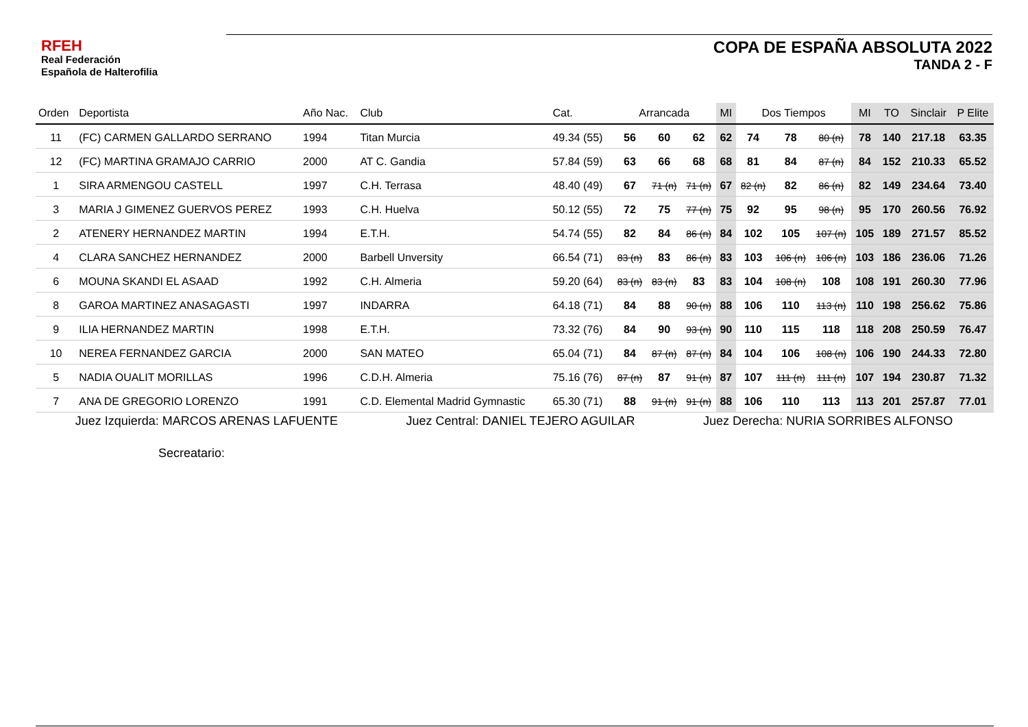RFEH
Real Federación
Española de Halterofilia
COPA DE ESPAÑA ABSOLUTA 2022
TANDA 2 - F
| Orden | Deportista | Año Nac. | Club | Cat. | Arrancada | | | MI | Dos Tiempos | | | MI | TO | Sinclair | P Elite |
| --- | --- | --- | --- | --- | --- | --- | --- | --- | --- | --- | --- | --- | --- | --- | --- |
| 11 | (FC) CARMEN GALLARDO SERRANO | 1994 | Titan Murcia | 49.34 (55) | 56 | 60 | 62 | 62 | 74 | 78 | 80 (n) | 78 | 140 | 217.18 | 63.35 |
| 12 | (FC) MARTINA GRAMAJO CARRIO | 2000 | AT C. Gandia | 57.84 (59) | 63 | 66 | 68 | 68 | 81 | 84 | 87 (n) | 84 | 152 | 210.33 | 65.52 |
| 1 | SIRA ARMENGOU CASTELL | 1997 | C.H. Terrasa | 48.40 (49) | 67 | 71 (n) | 71 (n) | 67 | 82 (n) | 82 | 86 (n) | 82 | 149 | 234.64 | 73.40 |
| 3 | MARIA J GIMENEZ GUERVOS PEREZ | 1993 | C.H. Huelva | 50.12 (55) | 72 | 75 | 77 (n) | 75 | 92 | 95 | 98 (n) | 95 | 170 | 260.56 | 76.92 |
| 2 | ATENERY HERNANDEZ MARTIN | 1994 | E.T.H. | 54.74 (55) | 82 | 84 | 86 (n) | 84 | 102 | 105 | 107 (n) | 105 | 189 | 271.57 | 85.52 |
| 4 | CLARA SANCHEZ HERNANDEZ | 2000 | Barbell Unversity | 66.54 (71) | 83 (n) | 83 | 86 (n) | 83 | 103 | 106 (n) | 106 (n) | 103 | 186 | 236.06 | 71.26 |
| 6 | MOUNA SKANDI EL ASAAD | 1992 | C.H. Almeria | 59.20 (64) | 83 (n) | 83 (n) | 83 | 83 | 104 | 108 (n) | 108 | 108 | 191 | 260.30 | 77.96 |
| 8 | GAROA MARTINEZ ANASAGASTI | 1997 | INDARRA | 64.18 (71) | 84 | 88 | 90 (n) | 88 | 106 | 110 | 113 (n) | 110 | 198 | 256.62 | 75.86 |
| 9 | ILIA HERNANDEZ MARTIN | 1998 | E.T.H. | 73.32 (76) | 84 | 90 | 93 (n) | 90 | 110 | 115 | 118 | 118 | 208 | 250.59 | 76.47 |
| 10 | NEREA FERNANDEZ GARCIA | 2000 | SAN MATEO | 65.04 (71) | 84 | 87 (n) | 87 (n) | 84 | 104 | 106 | 108 (n) | 106 | 190 | 244.33 | 72.80 |
| 5 | NADIA OUALIT MORILLAS | 1996 | C.D.H. Almeria | 75.16 (76) | 87 (n) | 87 | 91 (n) | 87 | 107 | 111 (n) | 111 (n) | 107 | 194 | 230.87 | 71.32 |
| 7 | ANA DE GREGORIO LORENZO | 1991 | C.D. Elemental Madrid Gymnastic | 65.30 (71) | 88 | 91 (n) | 91 (n) | 88 | 106 | 110 | 113 | 113 | 201 | 257.87 | 77.01 |
Juez Izquierda: MARCOS ARENAS LAFUENTE Juez Central: DANIEL TEJERO AGUILAR Juez Derecha: NURIA SORRIBES ALFONSO
Secreatario: